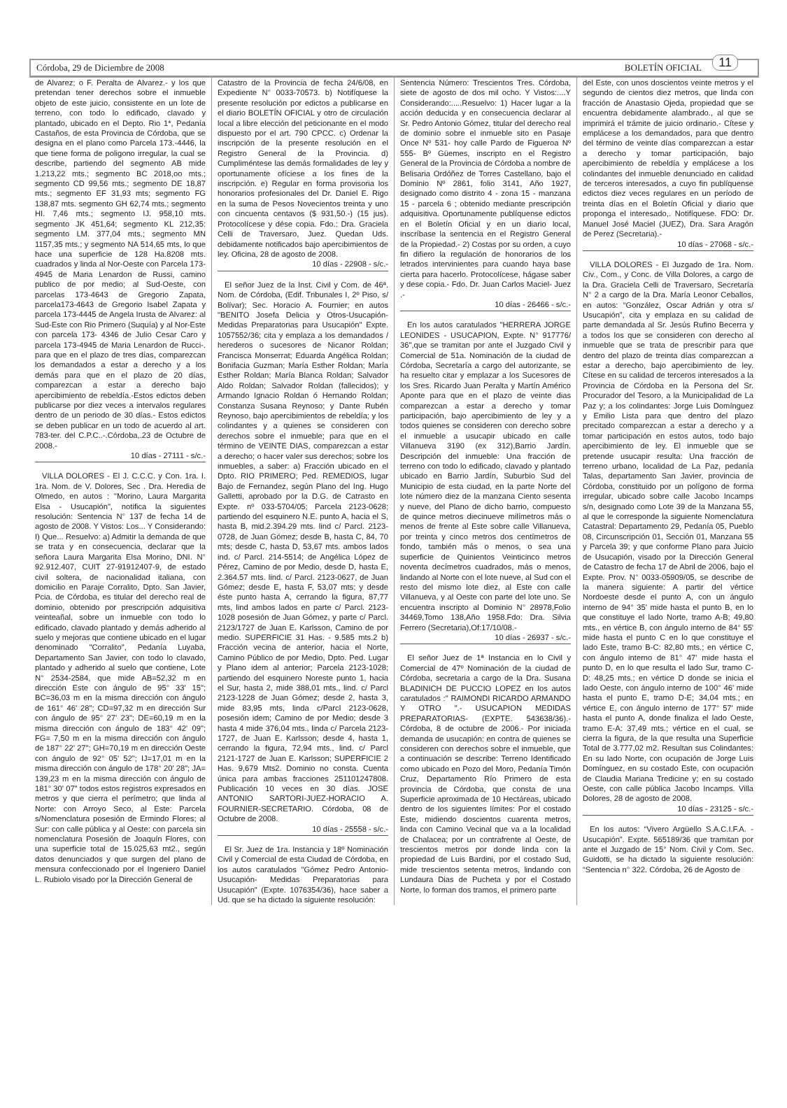Córdoba, 29 de Diciembre de 2008 BOLETÍN OFICIAL 11
de Alvarez; o F. Peralta de Alvarez.- y los que pretendan tener derechos sobre el inmueble objeto de este juicio, consistente en un lote de terreno, con todo lo edificado, clavado y plantado, ubicado en el Depto. Rio 1*, Pedanía Castaños, de esta Provincia de Córdoba, que se designa en el plano como Parcela 173.-4446, la que tiene forma de poligono irregular, la cual se describe, partiendo del segmento AB mide 1.213,22 mts.; segmento BC 2018,oo mts.; segmento CD 99,56 mts.; segmento DE 18,87 mts.; segmento EF 31,93 mts; segmento FG 138,87 mts. segmento GH 62,74 mts.; segmento HI. 7,46 mts.; segmento IJ. 958,10 mts. segmento JK 451,64; segmento KL 212,35: segmento LM. 377,04 mts.; segmento MN 1157,35 mts.; y segmento NA 514,65 mts, lo que hace una superficie de 128 Ha.8208 mts. cuadrados y linda al Nor-Oeste con Parcela 173-4945 de Maria Lenardon de Russi, camino publico de por medio; al Sud-Oeste, con parcelas 173-4643 de Gregorio Zapata, parcela173-4643 de Gregorio Isabel Zapata y parcela 173-4445 de Angela Irusta de Alvarez: al Sud-Este con Rio Primero (Suquía) y al Nor-Este con parcela 173- 4346 de Julio Cesar Caro y parcela 173-4945 de Maria Lenardon de Rucci-. para que en el plazo de tres días, comparezcan los demandados a estar a derecho y a los demás para que en el plazo de 20 días, comparezcan a estar a derecho bajo apercibimiento de rebeldía.-Estos edictos deben publicarse por diez veces a intervalos regulares dentro de un periodo de 30 días.- Estos edictos se deben publicar en un todo de acuerdo al art. 783-ter. del C.P.C..-.Córdoba,.23 de Octubre de 2008.-
10 días - 27111 - s/c.-
VILLA DOLORES - El J. C.C.C. y Con. 1ra. I. 1ra. Nom. de V. Dolores, Sec . Dra. Heredia de Olmedo, en autos : "Morino, Laura Margarita Elsa - Usucapión", notifica la siguientes resolución: Sentencia N° 137 de fecha 14 de agosto de 2008. Y Vistos: Los... Y Considerando: I) Que... Resuelvo: a) Admitir la demanda de que se trata y en consecuencia, declarar que la señora Laura Margarita Elsa Morino, DNI. N° 92.912.407, CUIT 27-91912407-9, de estado civil soltera, de nacionalidad italiana, con domicilio en Paraje Corralito, Dpto. San Javier, Pcia. de Córdoba, es titular del derecho real de dominio, obtenido por prescripción adquisitiva veinteañal, sobre un inmueble con todo lo edificado, clavado plantado y demás adherido al suelo y mejoras que contiene ubicado en el lugar denominado "Corralito", Pedanía Luyaba, Departamento San Javier, con todo lo clavado, plantado y adherido al suelo que contiene, Lote N° 2534-2584, que mide AB=52,32 m en dirección Este con ángulo de 95° 33' 15"; BC=36,03 m en la misma dirección con ángulo de 161° 46' 28"; CD=97,32 m en dirección Sur con ángulo de 95° 27' 23"; DE=60,19 m en la misma dirección con ángulo de 183° 42' 09"; FG= 7,50 m en la misma dirección con ángulo de 187° 22' 27"; GH=70,19 m en dirección Oeste con ángulo de 92° 05' 52"; IJ=17,01 m en la misma dirección con ángulo de 178° 20' 28"; JA= 139,23 m en la misma dirección con ángulo de 181° 30' 07" todos estos registros expresados en metros y que cierra el perímetro; que linda al Norte: con Arroyo Seco, al Este: Parcela s/Nomenclatura posesión de Ermindo Flores; al Sur: con calle pública y al Oeste: con parcela sin nomenclatura Posesión de Joaquín Flores, con una superficie total de 15.025,63 mt2., según datos denunciados y que surgen del plano de mensura confeccionado por el Ingeniero Daniel L. Rubiolo visado por la Dirección General de
Catastro de la Provincia de fecha 24/6/08, en Expediente N° 0033-70573. b) Notifíquese la presente resolución por edictos a publicarse en el diario BOLETÍN OFICIAL y otro de circulación local a libre elección del peticionante en el modo dispuesto por el art. 790 CPCC. c) Ordenar la inscripción de la presente resolución en el Registro General de la Provincia. d) Cumpliméntese las demás formalidades de ley y oportunamente ofíciese a los fines de la inscripción. e) Regular en forma provisoria los honorarios profesionales del Dr. Daniel E. Rigo en la suma de Pesos Novecientos treinta y uno con cincuenta centavos ($ 931,50.-) (15 jus). Protocolícese y dése copia. Fdo.: Dra. Graciela Celli de Traversaro, Juez. Quedan Uds. debidamente notificados bajo apercibimientos de ley. Oficina, 28 de agosto de 2008.
10 días - 22908 - s/c.-
El señor Juez de la Inst. Civil y Com. de 46ª. Nom. de Córdoba, (Edif. Tribunales I, 2º Piso, s/ Bolívar); Sec. Horacio A. Fournier; en autos "BENITO Josefa Delicia y Otros-Usucapión-Medidas Preparatorias para Usucapión" Expte. 1057552/36; cita y emplaza a los demandados / herederos o sucesores de Nicanor Roldan; Francisca Monserrat; Eduarda Angélica Roldan; Bonifacia Guzman; María Esther Roldan; María Esther Roldan; María Blanca Roldan; Salvador Aldo Roldan; Salvador Roldan (fallecidos); y Armando Ignacio Roldan ó Hernando Roldan; Constanza Susana Reynoso; y Dante Rubén Reynoso, bajo apercibimientos de rebeldía; y los colindantes y a quienes se consideren con derechos sobre el inmueble; para que en el término de VEINTE DIAS, comparezcan a estar a derecho; o hacer valer sus derechos; sobre los inmuebles, a saber: a) Fracción ubicado en el Dpto. RIO PRIMERO; Ped. REMEDIOS, lugar Bajo de Fernandez, según Plano del Ing. Hugo Galletti, aprobado por la D.G. de Catrasto en Expte. nº 033-5704/05; Parcela 2123-0628; partiendo del esquinero N.E. punto A, hacia el S, hasta B, mid.2.394.29 mts. lind c/ Parcl. 2123-0728, de Juan Gómez; desde B, hasta C, 84, 70 mts; desde C, hasta D, 53,67 mts. ambos lados ind. c/ Parcl. 214-5514; de Angélica López de Pérez, Camino de por Medio, desde D, hasta E, 2.364.57 mts. lind. c/ Parcl. 2123-0627, de Juan Gómez; desde E, hasta F, 53,07 mts; y desde éste punto hasta A, cerrando la figura, 87,77 mts, lind ambos lados en parte c/ Parcl. 2123-1028 posesión de Juan Gómez, y parte c/ Parcl. 2123/1727 de Juan E. Karlsson, Camino de por medio. SUPERFICIE 31 Has. - 9.585 mts.2 b) Fracción vecina de anterior, hacia el Norte, Camino Público de por Medio, Dpto. Ped. Lugar y Plano idem al anterior; Parcela 2123-1028; partiendo del esquinero Noreste punto 1, hacia el Sur, hasta 2, mide 388,01 mts., lind. c/ Parcl 2123-1228 de Juan Gómez; desde 2, hasta 3, mide 83,95 mts, linda c/Parcl 2123-0628, posesión idem; Camino de por Medio; desde 3 hasta 4 mide 376,04 mts., linda c/ Parcela 2123-1727, de Juan E. Karlsson; desde 4, hasta 1, cerrando la figura, 72,94 mts., lind. c/ Parcl 2121-1727 de Juan E. Karlsson; SUPERFICIE 2 Has. 9,679 Mts2. Dominio no consta. Cuenta única para ambas fracciones 251101247808. Publicación 10 veces en 30 días. JOSE ANTONIO SARTORI-JUEZ-HORACIO A. FOURNIER-SECRETARIO. Córdoba, 08 de Octubre de 2008.
10 días - 25558 - s/c.-
El Sr. Juez de 1ra. Instancia y 18º Nominación Civil y Comercial de esta Ciudad de Córdoba, en los autos caratulados "Gómez Pedro Antonio- Usucapión- Medidas Preparatorias para Usucapión" (Expte. 1076354/36), hace saber a Ud. que se ha dictado la siguiente resolución:
Sentencia Número: Trescientos Tres. Córdoba, siete de agosto de dos mil ocho. Y Vistos:....Y Considerando:.....Resuelvo: 1) Hacer lugar a la acción deducida y en consecuencia declarar al Sr. Pedro Antonio Gómez, titular del derecho real de dominio sobre el inmueble sito en Pasaje Once Nº 531- hoy calle Pardo de Figueroa Nº 555- Bº Güemes, inscripto en el Registro General de la Provincia de Córdoba a nombre de Belisaria Ordóñez de Torres Castellano, bajo el Dominio Nº 2861, folio 3141, Año 1927, designado como distrito 4 - zona 15 - manzana 15 - parcela 6 ; obtenido mediante prescripción adquisitiva. Oportunamente publíquense edictos en el Boletín Oficial y en un diario local, inscríbase la sentencia en el Registro General de la Propiedad.- 2) Costas por su orden, a cuyo fin difiero la regulación de honorarios de los letrados intervinientes para cuando haya base cierta para hacerlo. Protocolícese, hágase saber y dese copia.- Fdo. Dr. Juan Carlos Maciel- Juez .-
10 días - 26466 - s/c.-
En los autos caratulados "HERRERA JORGE LEONIDES - USUCAPION, Expte. N° 917776/ 36",que se tramitan por ante el Juzgado Civil y Comercial de 51a. Nominación de la ciudad de Córdoba, Secretaría a cargo del autorizante, se ha resuelto citar y emplazar a los Sucesores de los Sres. Ricardo Juan Peralta y Martín Américo Aponte para que en el plazo de veinte dias comparezcan a estar a derecho y tomar participación, bajo apercibimiento de ley y a todos quienes se consideren con derecho sobre el inmueble a usucapir ubicado en calle Villanueva 3190 (ex 312),Barrio Jardín. Descripción del inmueble: Una fracción de terreno con todo lo edificado, clavado y plantado ubicado en Barrio Jardín, Suburbio Sud del Municipio de esta ciudad, en la parte Norte del lote número diez de la manzana Ciento sesenta y nueve, del Plano de dicho barrio, compuesto de quince metros diecinueve milímetros más o menos de frente al Este sobre calle Villanueva, por treinta y cinco metros dos centímetros de fondo, también más o menos, o sea una superficie de Quinientos Veinticinco metros noventa decímetros cuadrados, más o menos, lindando al Norte con el lote nueve, al Sud con el resto del mismo lote diez, al Este con calle Villanueva, y al Oeste con parte del lote uno. Se encuentra inscripto al Dominio N° 28978,Folio 34469,Tomo 138,Año 1958.Fdo: Dra. Silvia Ferrero (Secretaria),Of:17/10/08.-
10 días - 26937 - s/c.-
El señor Juez de 1ª Instancia en lo Civil y Comercial de 47º Nominación de la ciudad de Córdoba, secretaria a cargo de la Dra. Susana BLADINICH DE PUCCIO LOPEZ en los autos caratulados :" RAIMONDI RICARDO ARMANDO Y OTRO ".- USUCAPION MEDIDAS PREPARATORIAS- (EXPTE. 543638/36).- Córdoba, 8 de octubre de 2006.- Por iniciada demanda de usucapión: en contra de quienes se consideren con derechos sobre el inmueble, que a continuación se describe: Terreno Identificado como ubicado en Pozo del Moro, Pedanía Timón Cruz, Departamento Río Primero de esta provincia de Córdoba, que consta de una Superficie aproximada de 10 Hectáreas, ubicado dentro de los siguientes límites: Por el costado Este, midiendo doscientos cuarenta metros, linda con Camino Vecinal que va a la localidad de Chalacea; por un contrafrente al Oeste, de trescientos metros por donde linda con la propiedad de Luis Bardini, por el costado Sud, mide trescientos setenta metros, lindando con Lundaura Dias de Pucheta y por el Costado Norte, lo forman dos tramos, el primero parte
del Este, con unos doscientos veinte metros y el segundo de cientos diez metros, que linda con fracción de Anastasio Ojeda, propiedad que se encuentra debidamente alambrado., al que se imprimirá el trámite de juicio ordinario.- Cítese y emplácese a los demandados, para que dentro del término de veinte días comparezcan a estar a derecho y tomar participación, bajo apercibimiento de rebeldía y emplácese a los colindantes del inmueble denunciado en calidad de terceros interesados, a cuyo fin publíquense edictos diez veces regulares en un período de treinta días en el Boletín Oficial y diario que proponga el interesado,. Notifíquese. FDO: Dr. Manuel José Maciel (JUEZ), Dra. Sara Aragón de Perez (Secretaria).-
10 días - 27068 - s/c.-
VILLA DOLORES - El Juzgado de 1ra. Nom. Civ., Com., y Conc. de Villa Dolores, a cargo de la Dra. Graciela Celli de Traversaro, Secretaría N° 2 a cargo de la Dra. María Leonor Ceballos, en autos: “González, Oscar Adrián y otra s/ Usucapión”, cita y emplaza en su calidad de parte demandada al Sr. Jesús Rufino Becerra y a todos los que se consideren con derecho al inmueble que se trata de prescribir para que dentro del plazo de treinta días comparezcan a estar a derecho, bajo apercibimiento de ley. Cítese en su calidad de terceros interesados a la Provincia de Córdoba en la Persona del Sr. Procurador del Tesoro, a la Municipalidad de La Paz y; a los colindantes: Jorge Luis Domínguez y Emilio Lista para que dentro del plazo precitado comparezcan a estar a derecho y a tomar participación en estos autos, todo bajo apercibimiento de ley. El inmueble que se pretende usucapir resulta: Una fracción de terreno urbano, localidad de La Paz, pedanía Talas, departamento San Javier, provincia de Córdoba, constituido por un polígono de forma irregular, ubicado sobre calle Jacobo Incamps s/n, designado como Lote 39 de la Manzana 55, al que le corresponde la siguiente Nomenclatura Catastral: Departamento 29, Pedanía 05, Pueblo 08, Circunscripción 01, Sección 01, Manzana 55 y Parcela 39; y que conforme Plano para Juicio de Usucapión, visado por la Dirección General de Catastro de fecha 17 de Abril de 2006, bajo el Expte. Prov. N° 0033-05909/05, se describe de la manera siguiente: A partir del vértice Nordoeste desde el punto A, con un ángulo interno de 94° 35' mide hasta el punto B, en lo que constituye el lado Norte, tramo A-B; 49,80 mts., en vértice B, con ángulo interno de 84° 55' mide hasta el punto C en lo que constituye el lado Este, tramo B-C: 82,80 mts.; en vértice C, con ángulo interno de 81° 47' mide hasta el punto D, en lo que resulta el lado Sur, tramo C-D: 48,25 mts.; en vértice D donde se inicia el lado Oeste, con ángulo interno de 100° 46' mide hasta el punto E, tramo D-E; 34,04 mts.; en vértice E, con ángulo interno de 177° 57' mide hasta el punto A, donde finaliza el lado Oeste, tramo E-A: 37,49 mts.; vértice en el cual, se cierra la figura, de la que resulta una Superficie Total de 3.777,02 m2. Resultan sus Colindantes: En su lado Norte, con ocupación de Jorge Luis Domínguez, en su costado Este, con ocupación de Claudia Mariana Tredicine y; en su costado Oeste, con calle pública Jacobo Incamps. Villa Dolores, 28 de agosto de 2008.
10 días - 23125 - s/c.-
En los autos: “Vivero Argüello S.A.C.I.F.A. - Usucapión”. Expte. 565189/36 que tramitan por ante el Juzgado de 15° Nom. Civil y Com. Sec. Guidotti, se ha dictado la siguiente resolución: “Sentencia n° 322. Córdoba, 26 de Agosto de